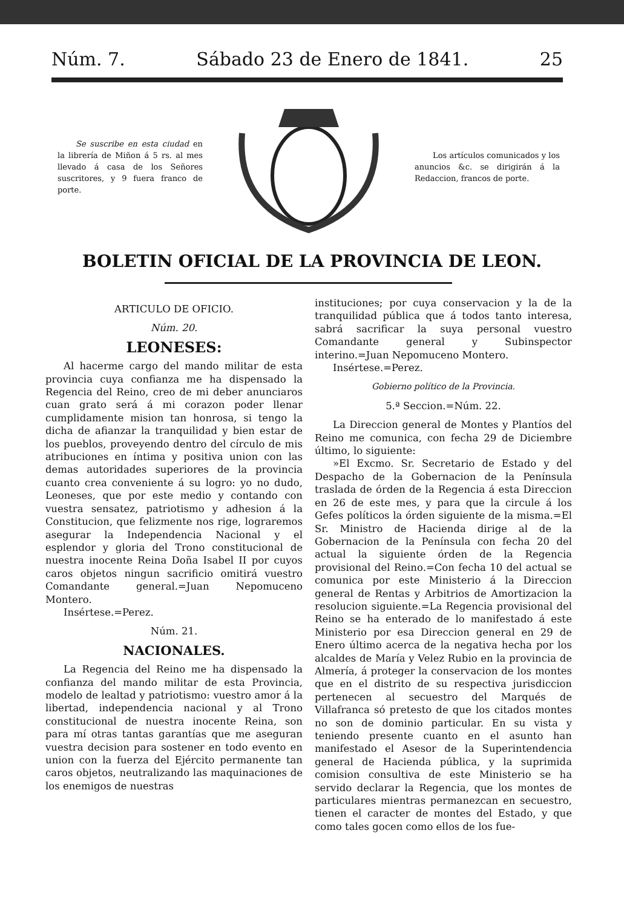Núm. 7. Sábado 23 de Enero de 1841. 25
Se suscribe en esta ciudad en la librería de Miñon á 5 rs. al mes llevado á casa de los Señores suscritores, y 9 fuera franco de porte.
Los artículos comunicados y los anuncios &c. se dirigirán á la Redaccion, francos de porte.
BOLETIN OFICIAL DE LA PROVINCIA DE LEON.
ARTICULO DE OFICIO.
Núm. 20.
LEONESES:
Al hacerme cargo del mando militar de esta provincia cuya confianza me ha dispensado la Regencia del Reino, creo de mi deber anunciaros cuan grato será á mi corazon poder llenar cumplidamente mision tan honrosa, si tengo la dicha de afianzar la tranquilidad y bien estar de los pueblos, proveyendo dentro del círculo de mis atribuciones en íntima y positiva union con las demas autoridades superiores de la provincia cuanto crea conveniente á su logro: yo no dudo, Leoneses, que por este medio y contando con vuestra sensatez, patriotismo y adhesion á la Constitucion, que felizmente nos rige, lograremos asegurar la Independencia Nacional y el esplendor y gloria del Trono constitucional de nuestra inocente Reina Doña Isabel II por cuyos caros objetos ningun sacrificio omitirá vuestro Comandante general.=Juan Nepomuceno Montero.
Insértese.=Perez.
Núm. 21.
NACIONALES.
La Regencia del Reino me ha dispensado la confianza del mando militar de esta Provincia, modelo de lealtad y patriotismo: vuestro amor á la libertad, independencia nacional y al Trono constitucional de nuestra inocente Reina, son para mí otras tantas garantías que me aseguran vuestra decision para sostener en todo evento en union con la fuerza del Ejército permanente tan caros objetos, neutralizando las maquinaciones de los enemigos de nuestras
instituciones; por cuya conservacion y la de la tranquilidad pública que á todos tanto interesa, sabrá sacrificar la suya personal vuestro Comandante general y Subinspector interino.=Juan Nepomuceno Montero.
Insértese.=Perez.
Gobierno político de la Provincia.
5.ª Seccion.=Núm. 22.
La Direccion general de Montes y Plantíos del Reino me comunica, con fecha 29 de Diciembre último, lo siguiente:
»El Excmo. Sr. Secretario de Estado y del Despacho de la Gobernacion de la Península traslada de órden de la Regencia á esta Direccion en 26 de este mes, y para que la circule á los Gefes políticos la órden siguiente de la misma.=El Sr. Ministro de Hacienda dirige al de la Gobernacion de la Península con fecha 20 del actual la siguiente órden de la Regencia provisional del Reino.=Con fecha 10 del actual se comunica por este Ministerio á la Direccion general de Rentas y Arbitrios de Amortizacion la resolucion siguiente.=La Regencia provisional del Reino se ha enterado de lo manifestado á este Ministerio por esa Direccion general en 29 de Enero último acerca de la negativa hecha por los alcaldes de María y Velez Rubio en la provincia de Almería, á proteger la conservacion de los montes que en el distrito de su respectiva jurisdiccion pertenecen al secuestro del Marqués de Villafranca só pretesto de que los citados montes no son de dominio particular. En su vista y teniendo presente cuanto en el asunto han manifestado el Asesor de la Superintendencia general de Hacienda pública, y la suprimida comision consultiva de este Ministerio se ha servido declarar la Regencia, que los montes de particulares mientras permanezcan en secuestro, tienen el caracter de montes del Estado, y que como tales gocen como ellos de los fue-